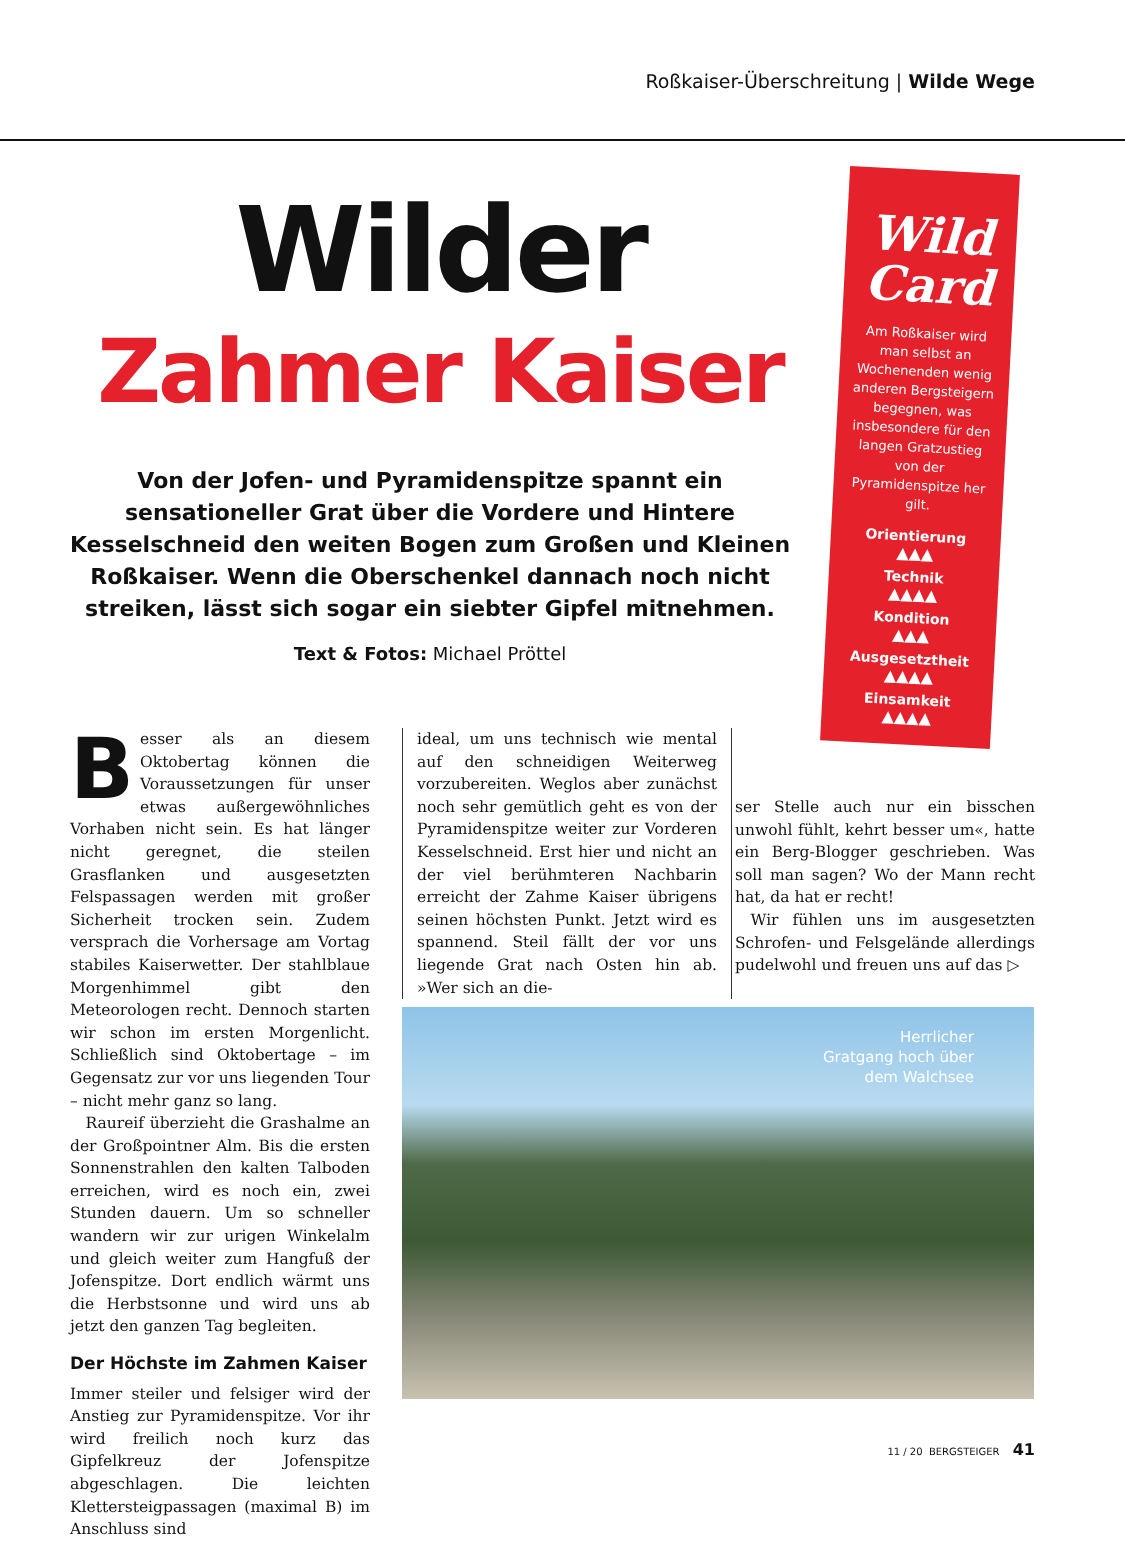Roßkaiser-Überschreitung | Wilde Wege
Wilder
Zahmer Kaiser
Von der Jofen- und Pyramidenspitze spannt ein sensationeller Grat über die Vordere und Hintere Kesselschneid den weiten Bogen zum Großen und Kleinen Roßkaiser. Wenn die Oberschenkel dannach noch nicht streiken, lässt sich sogar ein siebter Gipfel mitnehmen.
Text & Fotos: Michael Pröttel
Wild Card
Am Roßkaiser wird man selbst an Wochenenden wenig anderen Bergsteigern begegnen, was insbesondere für den langen Gratzustieg von der Pyramidenspitze her gilt.
Orientierung
▲▲▲
Technik
▲▲▲▲
Kondition
▲▲▲
Ausgesetztheit
▲▲▲▲
Einsamkeit
▲▲▲▲
Besser als an diesem Oktobertag können die Voraussetzungen für unser etwas außergewöhnliches Vorhaben nicht sein. Es hat länger nicht geregnet, die steilen Grasflanken und ausgesetzten Felspassagen werden mit großer Sicherheit trocken sein. Zudem versprach die Vorhersage am Vortag stabiles Kaiserwetter. Der stahlblaue Morgenhimmel gibt den Meteorologen recht. Dennoch starten wir schon im ersten Morgenlicht. Schließlich sind Oktobertage – im Gegensatz zur vor uns liegenden Tour – nicht mehr ganz so lang.
 Raureif überzieht die Grashalme an der Großpointner Alm. Bis die ersten Sonnenstrahlen den kalten Talboden erreichen, wird es noch ein, zwei Stunden dauern. Um so schneller wandern wir zur urigen Winkelalm und gleich weiter zum Hangfuß der Jofenspitze. Dort endlich wärmt uns die Herbstsonne und wird uns ab jetzt den ganzen Tag begleiten.
Der Höchste im Zahmen Kaiser
Immer steiler und felsiger wird der Anstieg zur Pyramidenspitze. Vor ihr wird freilich noch kurz das Gipfelkreuz der Jofenspitze abgeschlagen. Die leichten Klettersteigpassagen (maximal B) im Anschluss sind
ideal, um uns technisch wie mental auf den schneidigen Weiterweg vorzubereiten. Weglos aber zunächst noch sehr gemütlich geht es von der Pyramidenspitze weiter zur Vorderen Kesselschneid. Erst hier und nicht an der viel berühmteren Nachbarin erreicht der Zahme Kaiser übrigens seinen höchsten Punkt. Jetzt wird es spannend. Steil fällt der vor uns liegende Grat nach Osten hin ab. »Wer sich an die-
ser Stelle auch nur ein bisschen unwohl fühlt, kehrt besser um«, hatte ein Berg-Blogger geschrieben. Was soll man sagen? Wo der Mann recht hat, da hat er recht!
 Wir fühlen uns im ausgesetzten Schrofen- und Felsgelände allerdings pudelwohl und freuen uns auf das ▷
Herrlicher
Gratgang hoch über
dem Walchsee
11 / 20 BERGSTEIGER 41